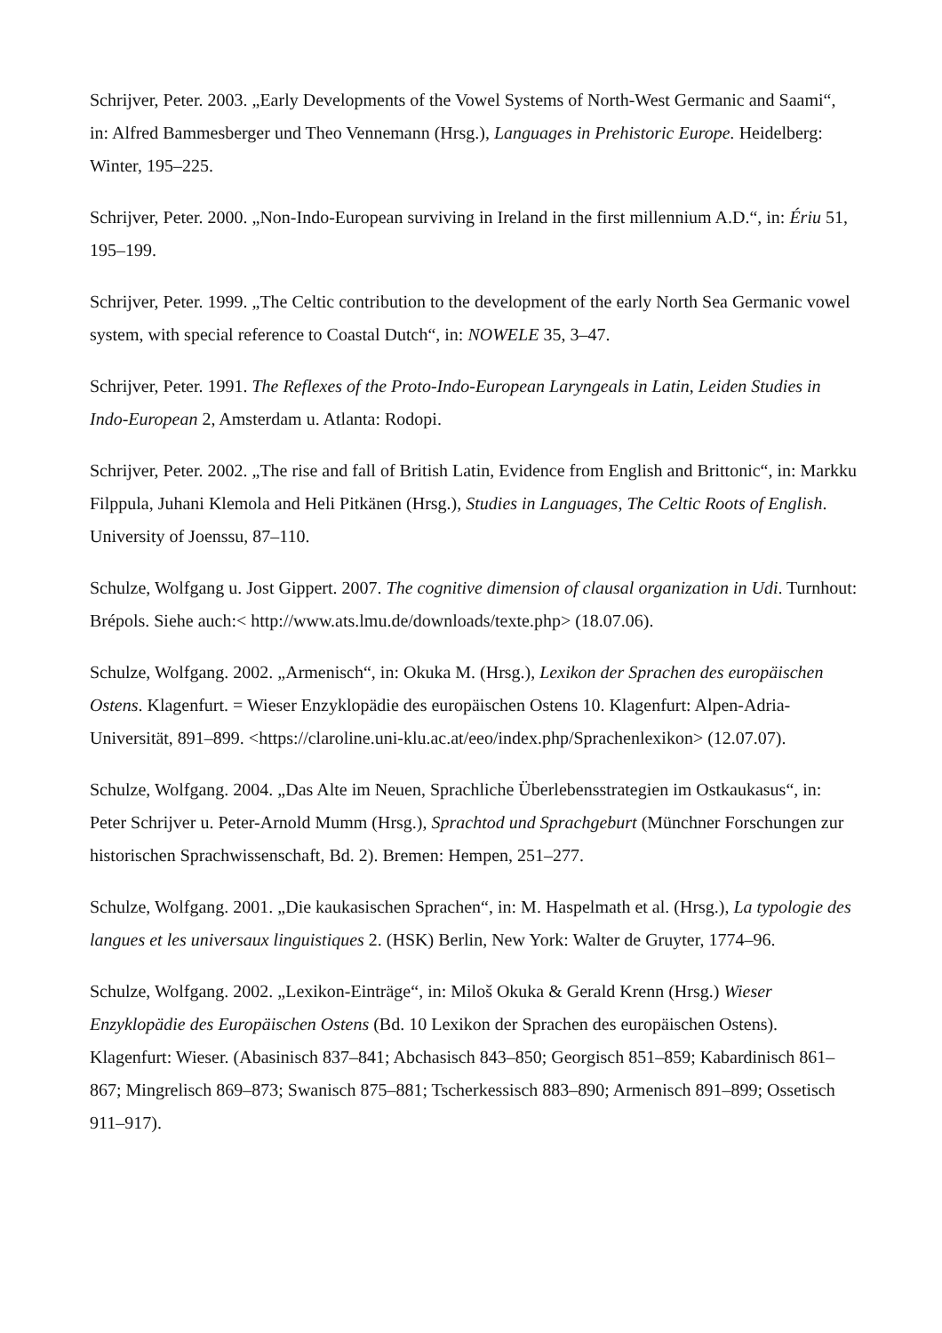Schrijver, Peter. 2003. „Early Developments of the Vowel Systems of North-West Germanic and Saami“, in: Alfred Bammesberger und Theo Vennemann (Hrsg.), Languages in Prehistoric Europe. Heidelberg: Winter, 195–225.
Schrijver, Peter. 2000. „Non-Indo-European surviving in Ireland in the first millennium A.D.“, in: Ériu 51, 195–199.
Schrijver, Peter. 1999. „The Celtic contribution to the development of the early North Sea Germanic vowel system, with special reference to Coastal Dutch“, in: NOWELE 35, 3–47.
Schrijver, Peter. 1991. The Reflexes of the Proto-Indo-European Laryngeals in Latin, Leiden Studies in Indo-European 2, Amsterdam u. Atlanta: Rodopi.
Schrijver, Peter. 2002. „The rise and fall of British Latin, Evidence from English and Brittonic“, in: Markku Filppula, Juhani Klemola and Heli Pitkänen (Hrsg.), Studies in Languages, The Celtic Roots of English. University of Joenssu, 87–110.
Schulze, Wolfgang u. Jost Gippert. 2007. The cognitive dimension of clausal organization in Udi. Turnhout: Brépols. Siehe auch:< http://www.ats.lmu.de/downloads/texte.php> (18.07.06).
Schulze, Wolfgang. 2002. „Armenisch“, in: Okuka M. (Hrsg.), Lexikon der Sprachen des europäischen Ostens. Klagenfurt. = Wieser Enzyklopädie des europäischen Ostens 10. Klagenfurt: Alpen-Adria-Universität, 891–899. <https://claroline.uni-klu.ac.at/eeo/index.php/Sprachenlexikon> (12.07.07).
Schulze, Wolfgang. 2004. „Das Alte im Neuen, Sprachliche Überlebensstrategien im Ostkaukasus“, in: Peter Schrijver u. Peter-Arnold Mumm (Hrsg.), Sprachtod und Sprachgeburt (Münchner Forschungen zur historischen Sprachwissenschaft, Bd. 2). Bremen: Hempen, 251–277.
Schulze, Wolfgang. 2001. „Die kaukasischen Sprachen“, in: M. Haspelmath et al. (Hrsg.), La typologie des langues et les universaux linguistiques 2. (HSK) Berlin, New York: Walter de Gruyter, 1774–96.
Schulze, Wolfgang. 2002. „Lexikon-Einträge“, in: Miloš Okuka & Gerald Krenn (Hrsg.) Wieser Enzyklopädie des Europäischen Ostens (Bd. 10 Lexikon der Sprachen des europäischen Ostens). Klagenfurt: Wieser. (Abasinisch 837–841; Abchasisch 843–850; Georgisch 851–859; Kabardinisch 861–867; Mingrelisch 869–873; Swanisch 875–881; Tscherkessisch 883–890; Armenisch 891–899; Ossetisch 911–917).